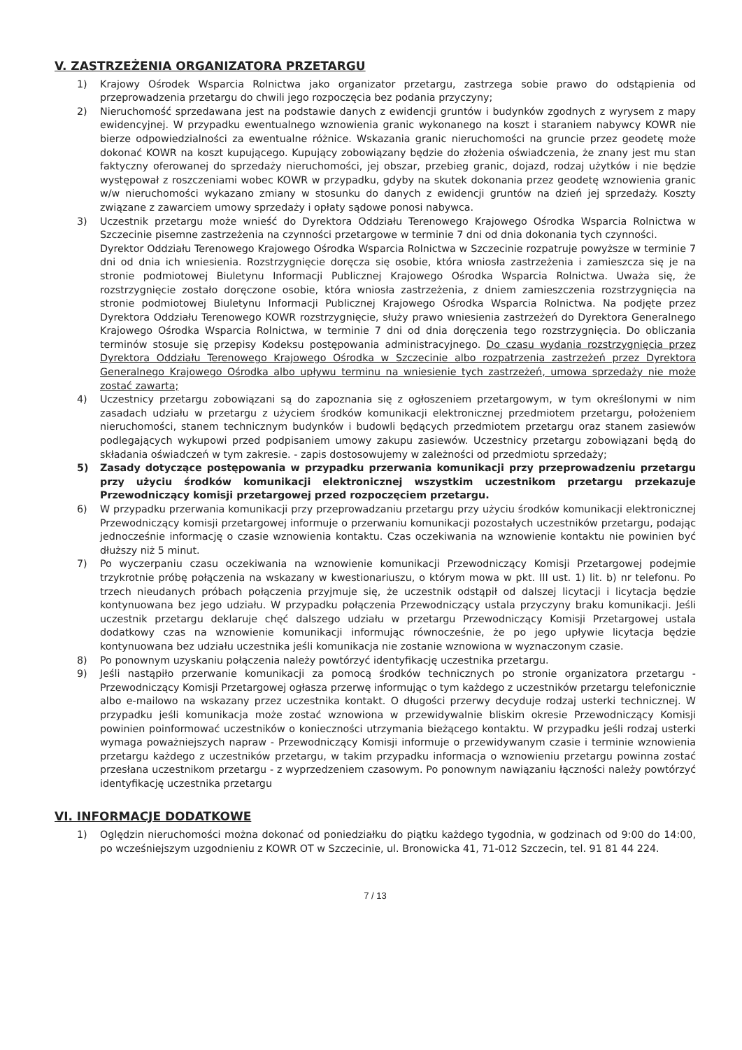V. ZASTRZEŻENIA ORGANIZATORA PRZETARGU
1) Krajowy Ośrodek Wsparcia Rolnictwa jako organizator przetargu, zastrzega sobie prawo do odstąpienia od przeprowadzenia przetargu do chwili jego rozpoczęcia bez podania przyczyny;
2) Nieruchomość sprzedawana jest na podstawie danych z ewidencji gruntów i budynków zgodnych z wyrysem z mapy ewidencyjnej. W przypadku ewentualnego wznowienia granic wykonanego na koszt i staraniem nabywcy KOWR nie bierze odpowiedzialności za ewentualne różnice. Wskazania granic nieruchomości na gruncie przez geodetę może dokonać KOWR na koszt kupującego. Kupujący zobowiązany będzie do złożenia oświadczenia, że znany jest mu stan faktyczny oferowanej do sprzedaży nieruchomości, jej obszar, przebieg granic, dojazd, rodzaj użytków i nie będzie występował z roszczeniami wobec KOWR w przypadku, gdyby na skutek dokonania przez geodetę wznowienia granic w/w nieruchomości wykazano zmiany w stosunku do danych z ewidencji gruntów na dzień jej sprzedaży. Koszty związane z zawarciem umowy sprzedaży i opłaty sądowe ponosi nabywca.
3) Uczestnik przetargu może wnieść do Dyrektora Oddziału Terenowego Krajowego Ośrodka Wsparcia Rolnictwa w Szczecinie pisemne zastrzeżenia na czynności przetargowe w terminie 7 dni od dnia dokonania tych czynności.
Dyrektor Oddziału Terenowego Krajowego Ośrodka Wsparcia Rolnictwa w Szczecinie rozpatruje powyższe w terminie 7 dni od dnia ich wniesienia. Rozstrzygnięcie doręcza się osobie, która wniosła zastrzeżenia i zamieszcza się je na stronie podmiotowej Biuletynu Informacji Publicznej Krajowego Ośrodka Wsparcia Rolnictwa. Uważa się, że rozstrzygnięcie zostało doręczone osobie, która wniosła zastrzeżenia, z dniem zamieszczenia rozstrzygnięcia na stronie podmiotowej Biuletynu Informacji Publicznej Krajowego Ośrodka Wsparcia Rolnictwa. Na podjęte przez Dyrektora Oddziału Terenowego KOWR rozstrzygnięcie, służy prawo wniesienia zastrzeżeń do Dyrektora Generalnego Krajowego Ośrodka Wsparcia Rolnictwa, w terminie 7 dni od dnia doręczenia tego rozstrzygnięcia. Do obliczania terminów stosuje się przepisy Kodeksu postępowania administracyjnego. Do czasu wydania rozstrzygnięcia przez Dyrektora Oddziału Terenowego Krajowego Ośrodka w Szczecinie albo rozpatrzenia zastrzeżeń przez Dyrektora Generalnego Krajowego Ośrodka albo upływu terminu na wniesienie tych zastrzeżeń, umowa sprzedaży nie może zostać zawarta;
4) Uczestnicy przetargu zobowiązani są do zapoznania się z ogłoszeniem przetargowym, w tym określonymi w nim zasadach udziału w przetargu z użyciem środków komunikacji elektronicznej przedmiotem przetargu, położeniem nieruchomości, stanem technicznym budynków i budowli będących przedmiotem przetargu oraz stanem zasiewów podlegających wykupowi przed podpisaniem umowy zakupu zasiewów. Uczestnicy przetargu zobowiązani będą do składania oświadczeń w tym zakresie. - zapis dostosowujemy w zależności od przedmiotu sprzedaży;
5) Zasady dotyczące postępowania w przypadku przerwania komunikacji przy przeprowadzeniu przetargu przy użyciu środków komunikacji elektronicznej wszystkim uczestnikom przetargu przekazuje Przewodniczący komisji przetargowej przed rozpoczęciem przetargu.
6) W przypadku przerwania komunikacji przy przeprowadzaniu przetargu przy użyciu środków komunikacji elektronicznej Przewodniczący komisji przetargowej informuje o przerwaniu komunikacji pozostałych uczestników przetargu, podając jednocześnie informację o czasie wznowienia kontaktu. Czas oczekiwania na wznowienie kontaktu nie powinien być dłuższy niż 5 minut.
7) Po wyczerpaniu czasu oczekiwania na wznowienie komunikacji Przewodniczący Komisji Przetargowej podejmie trzykrotnie próbę połączenia na wskazany w kwestionariuszu, o którym mowa w pkt. III ust. 1) lit. b) nr telefonu. Po trzech nieudanych próbach połączenia przyjmuje się, że uczestnik odstąpił od dalszej licytacji i licytacja będzie kontynuowana bez jego udziału. W przypadku połączenia Przewodniczący ustala przyczyny braku komunikacji. Jeśli uczestnik przetargu deklaruje chęć dalszego udziału w przetargu Przewodniczący Komisji Przetargowej ustala dodatkowy czas na wznowienie komunikacji informując równocześnie, że po jego upływie licytacja będzie kontynuowana bez udziału uczestnika jeśli komunikacja nie zostanie wznowiona w wyznaczonym czasie.
8) Po ponownym uzyskaniu połączenia należy powtórzyć identyfikację uczestnika przetargu.
9) Jeśli nastąpiło przerwanie komunikacji za pomocą środków technicznych po stronie organizatora przetargu - Przewodniczący Komisji Przetargowej ogłasza przerwę informując o tym każdego z uczestników przetargu telefonicznie albo e-mailowo na wskazany przez uczestnika kontakt. O długości przerwy decyduje rodzaj usterki technicznej. W przypadku jeśli komunikacja może zostać wznowiona w przewidywalnie bliskim okresie Przewodniczący Komisji powinien poinformować uczestników o konieczności utrzymania bieżącego kontaktu. W przypadku jeśli rodzaj usterki wymaga poważniejszych napraw - Przewodniczący Komisji informuje o przewidywanym czasie i terminie wznowienia przetargu każdego z uczestników przetargu, w takim przypadku informacja o wznowieniu przetargu powinna zostać przesłana uczestnikom przetargu - z wyprzedzeniem czasowym. Po ponownym nawiązaniu łączności należy powtórzyć identyfikację uczestnika przetargu
VI. INFORMACJE DODATKOWE
1) Oględzin nieruchomości można dokonać od poniedziałku do piątku każdego tygodnia, w godzinach od 9:00 do 14:00, po wcześniejszym uzgodnieniu z KOWR OT w Szczecinie, ul. Bronowicka 41, 71-012 Szczecin, tel. 91 81 44 224.
7 / 13